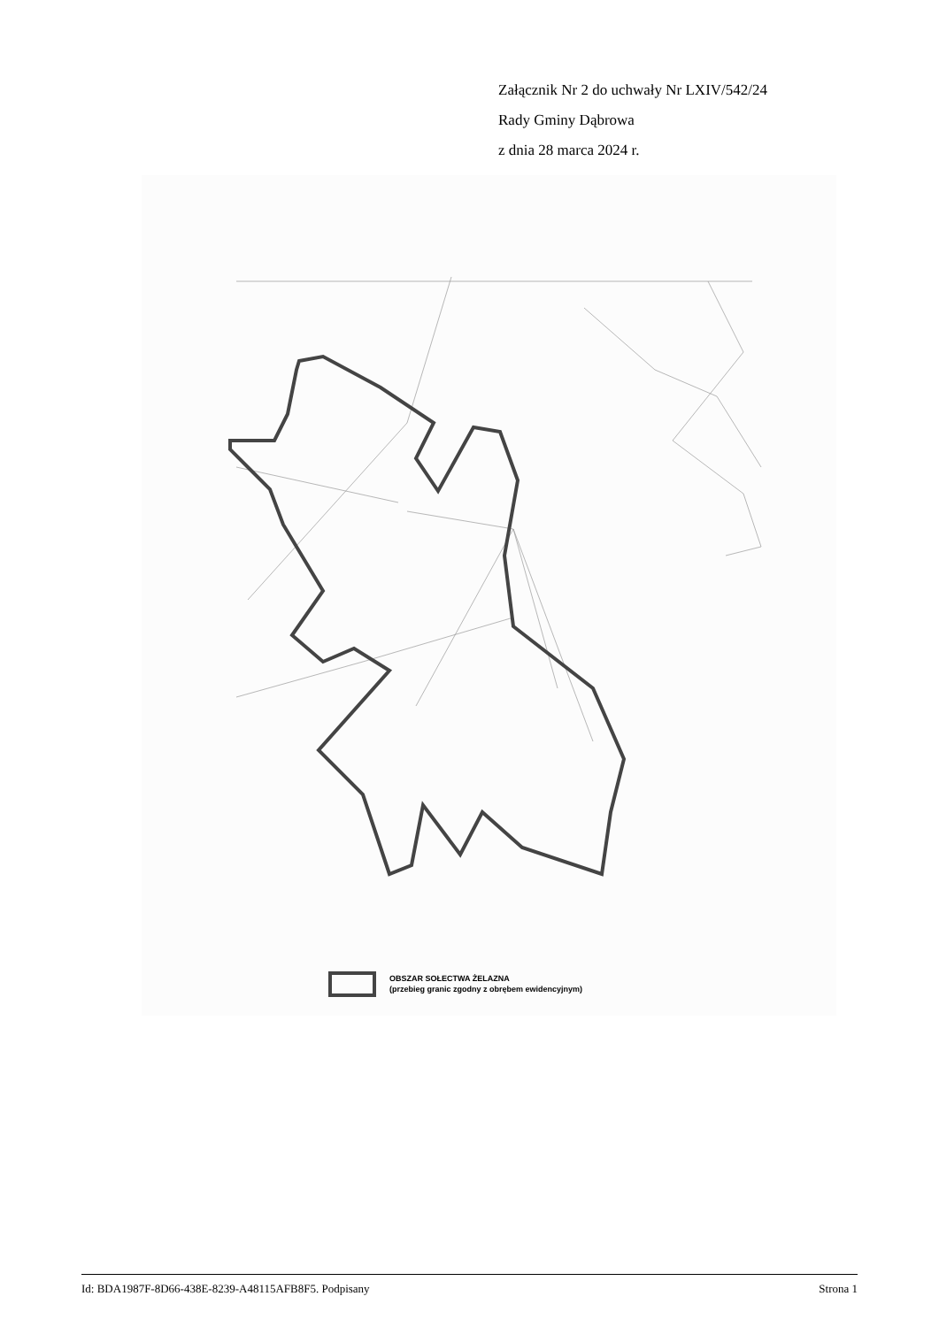Załącznik Nr 2 do uchwały Nr LXIV/542/24
Rady Gminy Dąbrowa
z dnia 28 marca 2024 r.
OBSZAR SOŁECTWA ŻELAZNA
(przebieg granic zgodny z obrębem ewidencyjnym)
Id: BDA1987F-8D66-438E-8239-A48115AFB8F5. Podpisany Strona 1